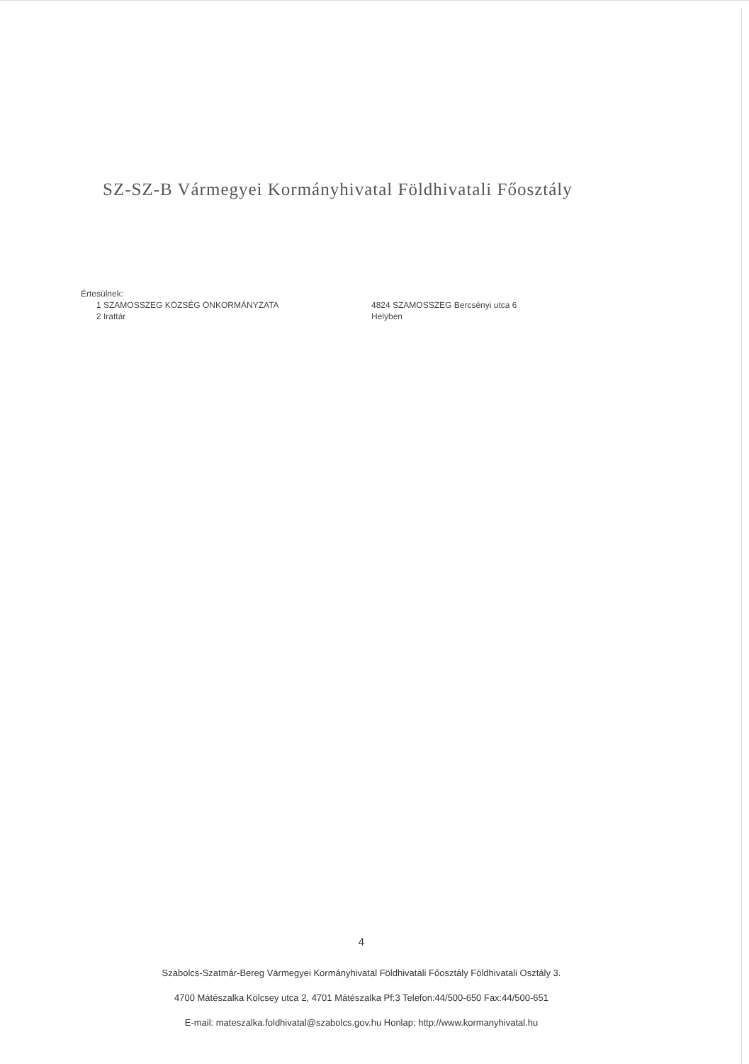SZ-SZ-B Vármegyei Kormányhivatal Földhivatali Főosztály
Értesülnek:
1 SZAMOSSZEG KÖZSÉG ÖNKORMÁNYZATA 4824 SZAMOSSZEG Bercsényi utca 6
2 Irattár Helyben
4
Szabolcs-Szatmár-Bereg Vármegyei Kormányhivatal Földhivatali Főosztály Földhivatali Osztály 3.
4700 Mátészalka Kölcsey utca 2, 4701 Mátészalka Pf:3 Telefon:44/500-650 Fax:44/500-651
E-mail: mateszalka.foldhivatal@szabolcs.gov.hu Honlap: http://www.kormanyhivatal.hu